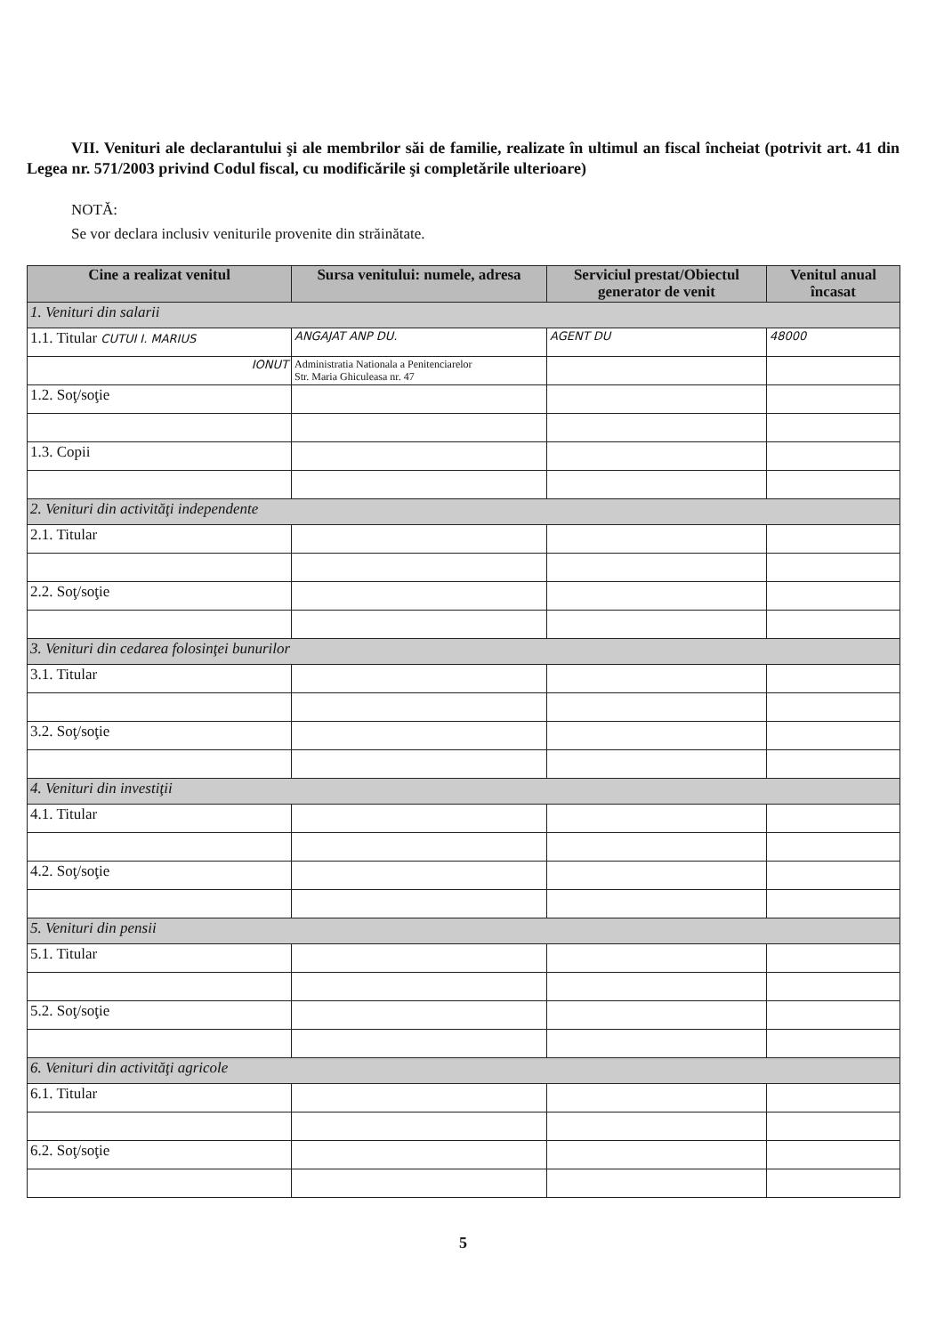VII. Venituri ale declarantului şi ale membrilor săi de familie, realizate în ultimul an fiscal încheiat (potrivit art. 41 din Legea nr. 571/2003 privind Codul fiscal, cu modificările şi completările ulterioare)
NOTĂ:
Se vor declara inclusiv veniturile provenite din străinătate.
| Cine a realizat venitul | Sursa venitului: numele, adresa | Serviciul prestat/Obiectul generator de venit | Venitul anual încasat |
| --- | --- | --- | --- |
| 1. Venituri din salarii | | | |
| 1.1. Titular CUTUI I. MARIUS | ANGAJAT ANP DU. | AGENT DU | 48000 |
| IONUT | Administratia Nationala a Penitenciarelor Str. Maria Ghiculeasa nr. 47 | | |
| 1.2. Soţ/soţie | | | |
| 1.3. Copii | | | |
| 2. Venituri din activităţi independente | | | |
| 2.1. Titular | | | |
| 2.2. Soţ/soţie | | | |
| 3. Venituri din cedarea folosinţei bunurilor | | | |
| 3.1. Titular | | | |
| 3.2. Soţ/soţie | | | |
| 4. Venituri din investiţii | | | |
| 4.1. Titular | | | |
| 4.2. Soţ/soţie | | | |
| 5. Venituri din pensii | | | |
| 5.1. Titular | | | |
| 5.2. Soţ/soţie | | | |
| 6. Venituri din activităţi agricole | | | |
| 6.1. Titular | | | |
| 6.2. Soţ/soţie | | | |
5